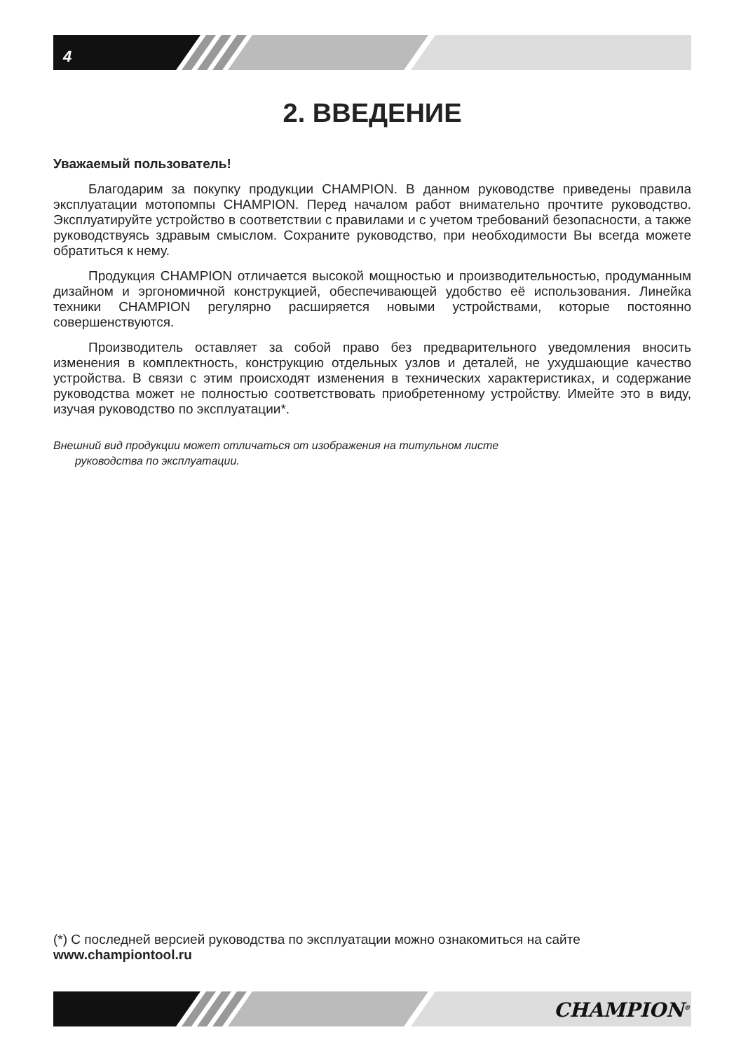4
2. ВВЕДЕНИЕ
Уважаемый пользователь!
Благодарим за покупку продукции CHAMPION. В данном руководстве приведены правила эксплуатации мотопомпы CHAMPION. Перед началом работ внимательно прочтите руководство. Эксплуатируйте устройство в соответствии с правилами и с учетом требований безопасности, а также руководствуясь здравым смыслом. Сохраните руководство, при необходимости Вы всегда можете обратиться к нему.
Продукция CHAMPION отличается высокой мощностью и производительностью, продуманным дизайном и эргономичной конструкцией, обеспечивающей удобство её использования. Линейка техники CHAMPION регулярно расширяется новыми устройствами, которые постоянно совершенствуются.
Производитель оставляет за собой право без предварительного уведомления вносить изменения в комплектность, конструкцию отдельных узлов и деталей, не ухудшающие качество устройства. В связи с этим происходят изменения в технических характеристиках, и содержание руководства может не полностью соответствовать приобретенному устройству. Имейте это в виду, изучая руководство по эксплуатации*.
Внешний вид продукции может отличаться от изображения на титульном листе
руководства по эксплуатации.
(*) С последней версией руководства по эксплуатации можно ознакомиться на сайте
www.championtool.ru
CHAMPION<sup>®</sup>